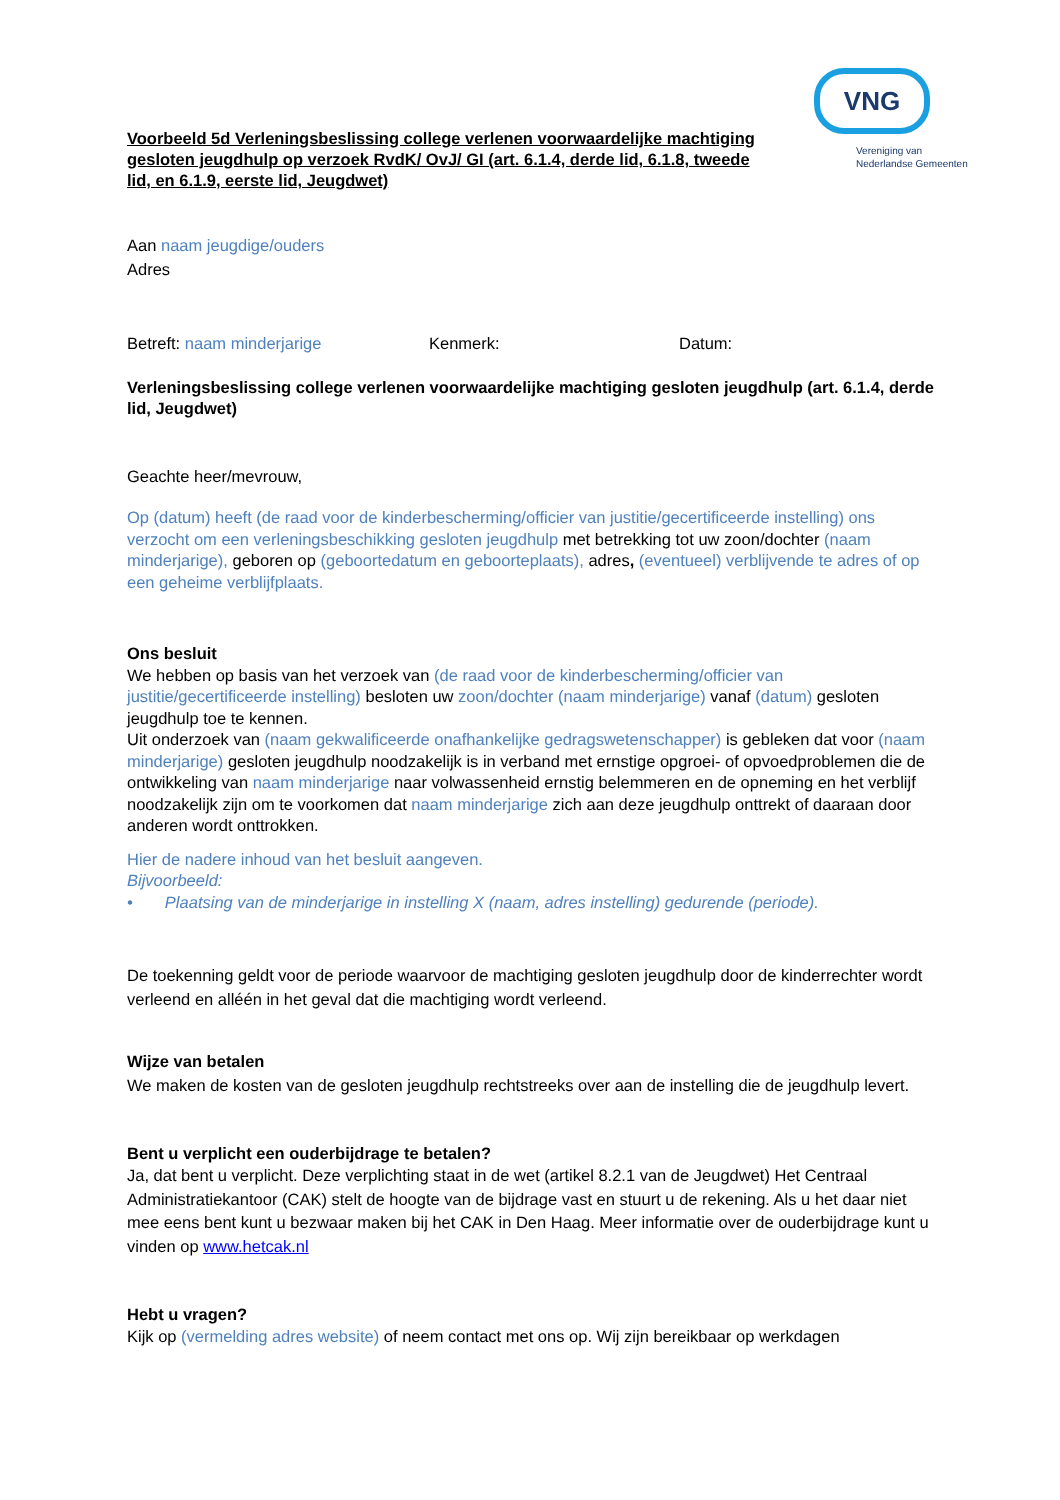VNG
Vereniging van
Nederlandse Gemeenten
Voorbeeld 5d Verleningsbeslissing college verlenen voorwaardelijke machtiging gesloten jeugdhulp op verzoek RvdK/ OvJ/ GI (art. 6.1.4, derde lid, 6.1.8, tweede lid, en 6.1.9, eerste lid, Jeugdwet)
Aan naam jeugdige/ouders
Adres
Betreft: naam minderjarige Kenmerk: Datum:
Verleningsbeslissing college verlenen voorwaardelijke machtiging gesloten jeugdhulp (art. 6.1.4, derde lid, Jeugdwet)
Geachte heer/mevrouw,
Op (datum) heeft (de raad voor de kinderbescherming/officier van justitie/gecertificeerde instelling) ons verzocht om een verleningsbeschikking gesloten jeugdhulp met betrekking tot uw zoon/dochter (naam minderjarige), geboren op (geboortedatum en geboorteplaats), adres, (eventueel) verblijvende te adres of op een geheime verblijfplaats.
Ons besluit
We hebben op basis van het verzoek van (de raad voor de kinderbescherming/officier van justitie/gecertificeerde instelling) besloten uw zoon/dochter (naam minderjarige) vanaf (datum) gesloten jeugdhulp toe te kennen.
Uit onderzoek van (naam gekwalificeerde onafhankelijke gedragswetenschapper) is gebleken dat voor (naam minderjarige) gesloten jeugdhulp noodzakelijk is in verband met ernstige opgroei- of opvoedproblemen die de ontwikkeling van naam minderjarige naar volwassenheid ernstig belemmeren en de opneming en het verblijf noodzakelijk zijn om te voorkomen dat naam minderjarige zich aan deze jeugdhulp onttrekt of daaraan door anderen wordt onttrokken.
Hier de nadere inhoud van het besluit aangeven.
Bijvoorbeeld:
• Plaatsing van de minderjarige in instelling X (naam, adres instelling) gedurende (periode).
De toekenning geldt voor de periode waarvoor de machtiging gesloten jeugdhulp door de kinderrechter wordt verleend en alléén in het geval dat die machtiging wordt verleend.
Wijze van betalen
We maken de kosten van de gesloten jeugdhulp rechtstreeks over aan de instelling die de jeugdhulp levert.
Bent u verplicht een ouderbijdrage te betalen?
Ja, dat bent u verplicht. Deze verplichting staat in de wet (artikel 8.2.1 van de Jeugdwet) Het Centraal Administratiekantoor (CAK) stelt de hoogte van de bijdrage vast en stuurt u de rekening. Als u het daar niet mee eens bent kunt u bezwaar maken bij het CAK in Den Haag. Meer informatie over de ouderbijdrage kunt u vinden op www.hetcak.nl
Hebt u vragen?
Kijk op (vermelding adres website) of neem contact met ons op. Wij zijn bereikbaar op werkdagen